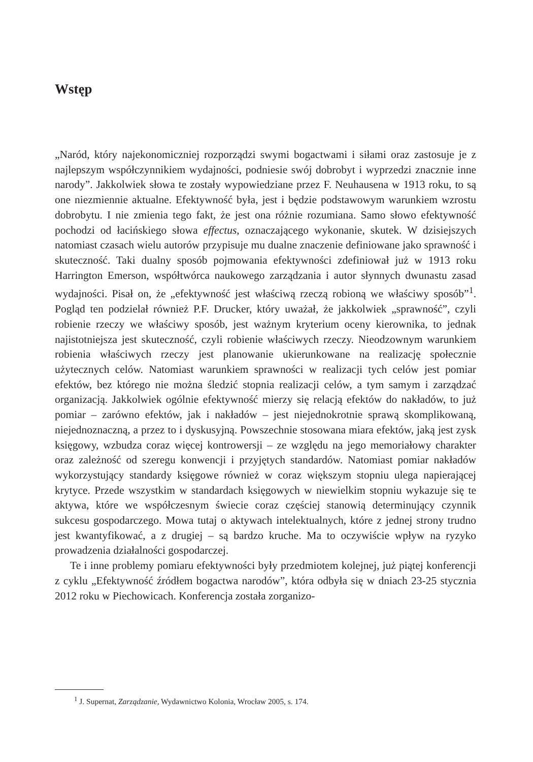Wstęp
„Naród, który najekonomiczniej rozporządzi swymi bogactwami i siłami oraz zastosuje je z najlepszym współczynnikiem wydajności, podniesie swój dobrobyt i wyprzedzi znacznie inne narody”. Jakkolwiek słowa te zostały wypowiedziane przez F. Neuhausena w 1913 roku, to są one niezmiennie aktualne. Efektywność była, jest i będzie podstawowym warunkiem wzrostu dobrobytu. I nie zmienia tego fakt, że jest ona różnie rozumiana. Samo słowo efektywność pochodzi od łacińskiego słowa effectus, oznaczającego wykonanie, skutek. W dzisiejszych natomiast czasach wielu autorów przypisuje mu dualne znaczenie definiowane jako sprawność i skuteczność. Taki dualny sposób pojmowania efektywności zdefiniował już w 1913 roku Harrington Emerson, współtwórca naukowego zarządzania i autor słynnych dwunastu zasad wydajności. Pisał on, że „efektywność jest właściwą rzeczą robioną we właściwy sposób”<sup>1</sup>. Pogląd ten podzielał również P.F. Drucker, który uważał, że jakkolwiek „sprawność”, czyli robienie rzeczy we właściwy sposób, jest ważnym kryterium oceny kierownika, to jednak najistotniejsza jest skuteczność, czyli robienie właściwych rzeczy. Nieodzownym warunkiem robienia właściwych rzeczy jest planowanie ukierunkowane na realizację społecznie użytecznych celów. Natomiast warunkiem sprawności w realizacji tych celów jest pomiar efektów, bez którego nie można śledzić stopnia realizacji celów, a tym samym i zarządzać organizacją. Jakkolwiek ogólnie efektywność mierzy się relacją efektów do nakładów, to już pomiar – zarówno efektów, jak i nakładów – jest niejednokrotnie sprawą skomplikowaną, niejednoznaczną, a przez to i dyskusyjną. Powszechnie stosowana miara efektów, jaką jest zysk księgowy, wzbudza coraz więcej kontrowersji – ze względu na jego memoriałowy charakter oraz zależność od szeregu konwencji i przyjętych standardów. Natomiast pomiar nakładów wykorzystujący standardy księgowe również w coraz większym stopniu ulega napierającej krytyce. Przede wszystkim w standardach księgowych w niewielkim stopniu wykazuje się te aktywa, które we współczesnym świecie coraz częściej stanowią determinujący czynnik sukcesu gospodarczego. Mowa tutaj o aktywach intelektualnych, które z jednej strony trudno jest kwantyfikować, a z drugiej – są bardzo kruche. Ma to oczywiście wpływ na ryzyko prowadzenia działalności gospodarczej.
Te i inne problemy pomiaru efektywności były przedmiotem kolejnej, już piątej konferencji z cyklu „Efektywność źródłem bogactwa narodów”, która odbyła się w dniach 23-25 stycznia 2012 roku w Piechowicach. Konferencja została zorganizo-
<sup>1</sup> J. Supernat, Zarządzanie, Wydawnictwo Kolonia, Wrocław 2005, s. 174.